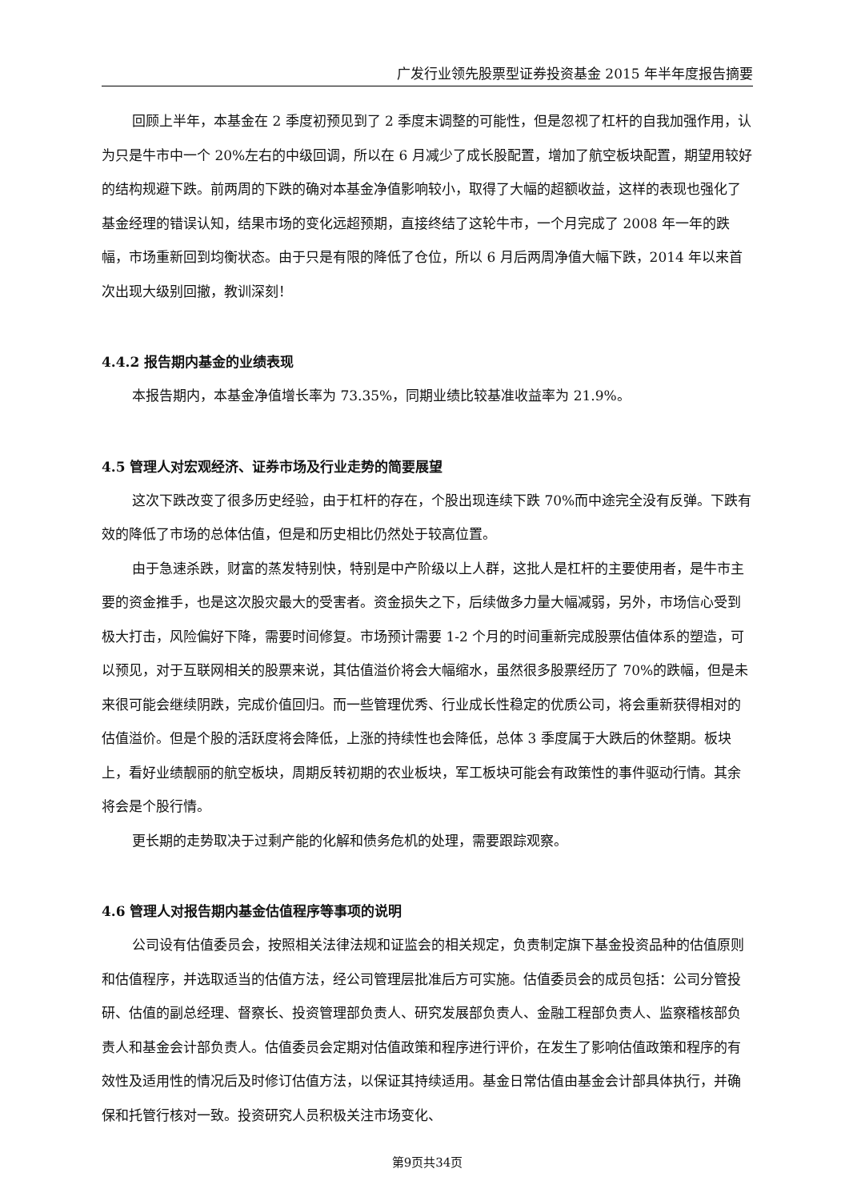广发行业领先股票型证券投资基金 2015 年半年度报告摘要
回顾上半年，本基金在 2 季度初预见到了 2 季度末调整的可能性，但是忽视了杠杆的自我加强作用，认为只是牛市中一个 20%左右的中级回调，所以在 6 月减少了成长股配置，增加了航空板块配置，期望用较好的结构规避下跌。前两周的下跌的确对本基金净值影响较小，取得了大幅的超额收益，这样的表现也强化了基金经理的错误认知，结果市场的变化远超预期，直接终结了这轮牛市，一个月完成了 2008 年一年的跌幅，市场重新回到均衡状态。由于只是有限的降低了仓位，所以 6 月后两周净值大幅下跌，2014 年以来首次出现大级别回撤，教训深刻！
4.4.2 报告期内基金的业绩表现
本报告期内，本基金净值增长率为 73.35%，同期业绩比较基准收益率为 21.9%。
4.5 管理人对宏观经济、证券市场及行业走势的简要展望
这次下跌改变了很多历史经验，由于杠杆的存在，个股出现连续下跌 70%而中途完全没有反弹。下跌有效的降低了市场的总体估值，但是和历史相比仍然处于较高位置。
由于急速杀跌，财富的蒸发特别快，特别是中产阶级以上人群，这批人是杠杆的主要使用者，是牛市主要的资金推手，也是这次股灾最大的受害者。资金损失之下，后续做多力量大幅减弱，另外，市场信心受到极大打击，风险偏好下降，需要时间修复。市场预计需要 1-2 个月的时间重新完成股票估值体系的塑造，可以预见，对于互联网相关的股票来说，其估值溢价将会大幅缩水，虽然很多股票经历了 70%的跌幅，但是未来很可能会继续阴跌，完成价值回归。而一些管理优秀、行业成长性稳定的优质公司，将会重新获得相对的估值溢价。但是个股的活跃度将会降低，上涨的持续性也会降低，总体 3 季度属于大跌后的休整期。板块上，看好业绩靓丽的航空板块，周期反转初期的农业板块，军工板块可能会有政策性的事件驱动行情。其余将会是个股行情。
更长期的走势取决于过剩产能的化解和债务危机的处理，需要跟踪观察。
4.6 管理人对报告期内基金估值程序等事项的说明
公司设有估值委员会，按照相关法律法规和证监会的相关规定，负责制定旗下基金投资品种的估值原则和估值程序，并选取适当的估值方法，经公司管理层批准后方可实施。估值委员会的成员包括：公司分管投研、估值的副总经理、督察长、投资管理部负责人、研究发展部负责人、金融工程部负责人、监察稽核部负责人和基金会计部负责人。估值委员会定期对估值政策和程序进行评价，在发生了影响估值政策和程序的有效性及适用性的情况后及时修订估值方法，以保证其持续适用。基金日常估值由基金会计部具体执行，并确保和托管行核对一致。投资研究人员积极关注市场变化、
第9页共34页